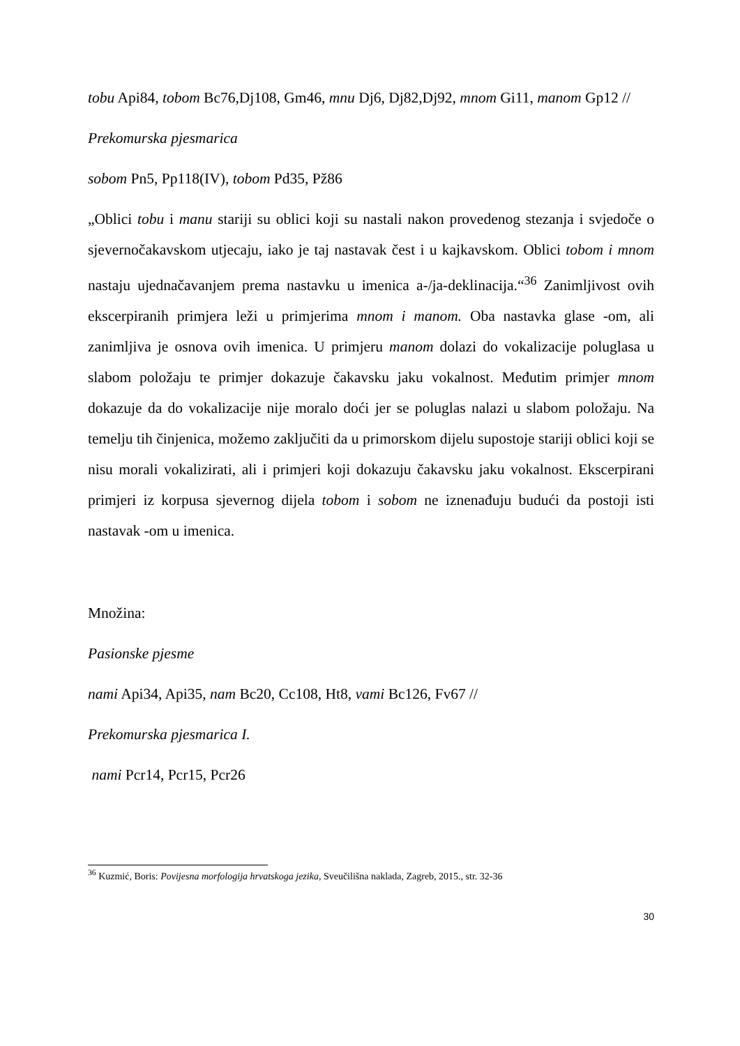tobu Api84, tobom Bc76,Dj108, Gm46, mnu Dj6, Dj82,Dj92, mnom Gi11, manom Gp12 //
Prekomurska pjesmarica
sobom Pn5, Pp118(IV), tobom Pd35, Pž86
„Oblici tobu i manu stariji su oblici koji su nastali nakon provedenog stezanja i svjedoče o sjevernočakavskom utjecaju, iako je taj nastavak čest i u kajkavskom. Oblici tobom i mnom nastaju ujednačavanjem prema nastavku u imenica a-/ja-deklinacija.“<sup>36</sup> Zanimljivost ovih ekscerpiranih primjera leži u primjerima mnom i manom. Oba nastavka glase -om, ali zanimljiva je osnova ovih imenica. U primjeru manom dolazi do vokalizacije poluglasa u slabom položaju te primjer dokazuje čakavsku jaku vokalnost. Međutim primjer mnom dokazuje da do vokalizacije nije moralo doći jer se poluglas nalazi u slabom položaju. Na temelju tih činjenica, možemo zaključiti da u primorskom dijelu supostoje stariji oblici koji se nisu morali vokalizirati, ali i primjeri koji dokazuju čakavsku jaku vokalnost. Ekscerpirani primjeri iz korpusa sjevernog dijela tobom i sobom ne iznenađuju budući da postoji isti nastavak -om u imenica.
Množina:
Pasionske pjesme
nami Api34, Api35, nam Bc20, Cc108, Ht8, vami Bc126, Fv67 //
Prekomurska pjesmarica I.
nami Pcr14, Pcr15, Pcr26
<sup>36</sup> Kuzmić, Boris: Povijesna morfologija hrvatskoga jezika, Sveučilišna naklada, Zagreb, 2015., str. 32-36
30